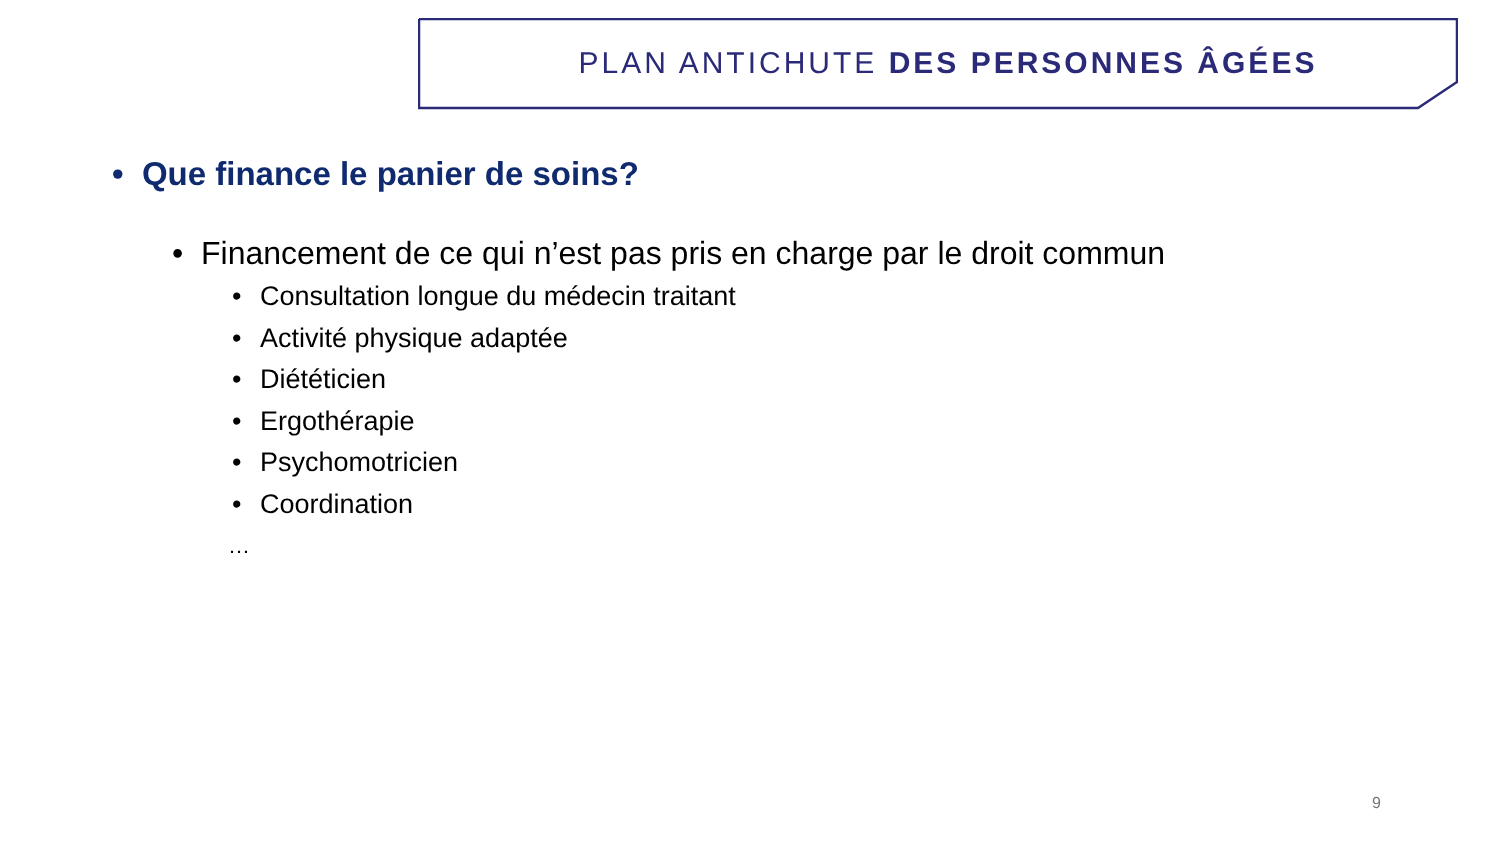PLAN ANTICHUTE DES PERSONNES ÂGÉES
• Que finance le panier de soins?
• Financement de ce qui n’est pas pris en charge par le droit commun
• Consultation longue du médecin traitant
• Activité physique adaptée
• Diététicien
• Ergothérapie
• Psychomotricien
• Coordination
…
9